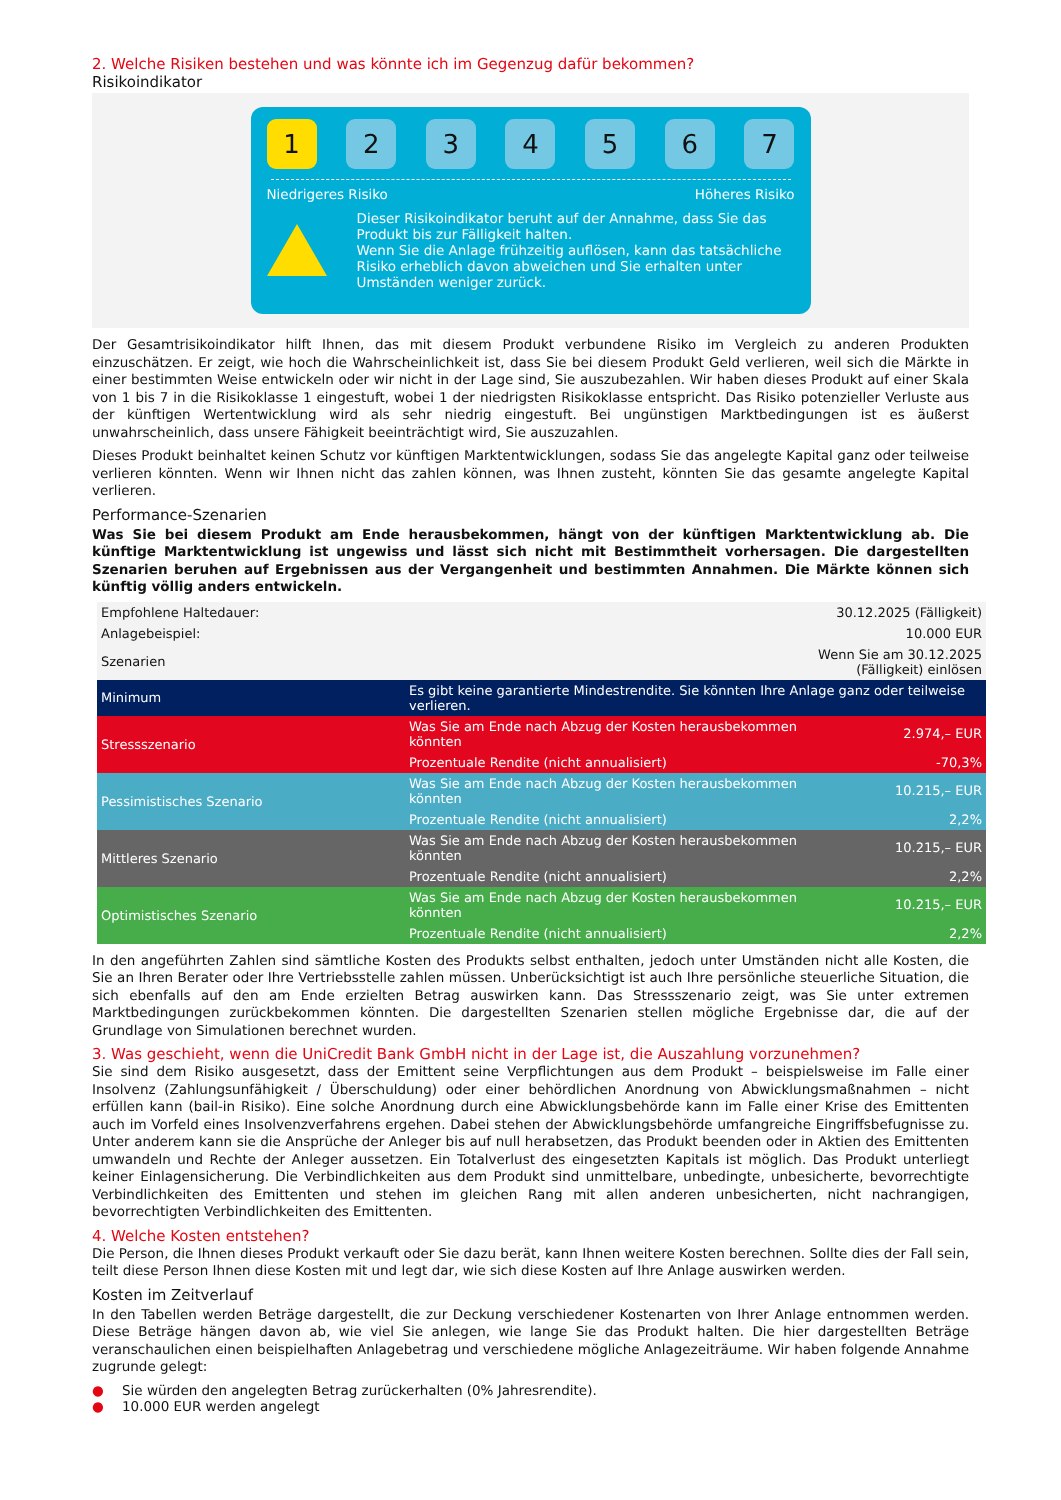2. Welche Risiken bestehen und was könnte ich im Gegenzug dafür bekommen?
Risikoindikator
1 2 3 4 5 6 7
Niedrigeres Risiko Höheres Risiko
Dieser Risikoindikator beruht auf der Annahme, dass Sie das Produkt bis zur Fälligkeit halten.
Wenn Sie die Anlage frühzeitig auflösen, kann das tatsächliche Risiko erheblich davon abweichen und Sie erhalten unter Umständen weniger zurück.
Der Gesamtrisikoindikator hilft Ihnen, das mit diesem Produkt verbundene Risiko im Vergleich zu anderen Produkten einzuschätzen. Er zeigt, wie hoch die Wahrscheinlichkeit ist, dass Sie bei diesem Produkt Geld verlieren, weil sich die Märkte in einer bestimmten Weise entwickeln oder wir nicht in der Lage sind, Sie auszubezahlen. Wir haben dieses Produkt auf einer Skala von 1 bis 7 in die Risikoklasse 1 eingestuft, wobei 1 der niedrigsten Risikoklasse entspricht. Das Risiko potenzieller Verluste aus der künftigen Wertentwicklung wird als sehr niedrig eingestuft. Bei ungünstigen Marktbedingungen ist es äußerst unwahrscheinlich, dass unsere Fähigkeit beeinträchtigt wird, Sie auszuzahlen.
Dieses Produkt beinhaltet keinen Schutz vor künftigen Marktentwicklungen, sodass Sie das angelegte Kapital ganz oder teilweise verlieren könnten. Wenn wir Ihnen nicht das zahlen können, was Ihnen zusteht, könnten Sie das gesamte angelegte Kapital verlieren.
Performance-Szenarien
Was Sie bei diesem Produkt am Ende herausbekommen, hängt von der künftigen Marktentwicklung ab. Die künftige Marktentwicklung ist ungewiss und lässt sich nicht mit Bestimmtheit vorhersagen. Die dargestellten Szenarien beruhen auf Ergebnissen aus der Vergangenheit und bestimmten Annahmen. Die Märkte können sich künftig völlig anders entwickeln.
| Empfohlene Haltedauer: | | 30.12.2025 (Fälligkeit) |
| Anlagebeispiel: | | 10.000 EUR |
| Szenarien | | Wenn Sie am 30.12.2025 (Fälligkeit) einlösen |
| Minimum | Es gibt keine garantierte Mindestrendite. Sie könnten Ihre Anlage ganz oder teilweise verlieren. | |
| Stressszenario | Was Sie am Ende nach Abzug der Kosten herausbekommen könnten | 2.974,– EUR |
| | Prozentuale Rendite (nicht annualisiert) | -70,3% |
| Pessimistisches Szenario | Was Sie am Ende nach Abzug der Kosten herausbekommen könnten | 10.215,– EUR |
| | Prozentuale Rendite (nicht annualisiert) | 2,2% |
| Mittleres Szenario | Was Sie am Ende nach Abzug der Kosten herausbekommen könnten | 10.215,– EUR |
| | Prozentuale Rendite (nicht annualisiert) | 2,2% |
| Optimistisches Szenario | Was Sie am Ende nach Abzug der Kosten herausbekommen könnten | 10.215,– EUR |
| | Prozentuale Rendite (nicht annualisiert) | 2,2% |
In den angeführten Zahlen sind sämtliche Kosten des Produkts selbst enthalten, jedoch unter Umständen nicht alle Kosten, die Sie an Ihren Berater oder Ihre Vertriebsstelle zahlen müssen. Unberücksichtigt ist auch Ihre persönliche steuerliche Situation, die sich ebenfalls auf den am Ende erzielten Betrag auswirken kann. Das Stressszenario zeigt, was Sie unter extremen Marktbedingungen zurückbekommen könnten. Die dargestellten Szenarien stellen mögliche Ergebnisse dar, die auf der Grundlage von Simulationen berechnet wurden.
3. Was geschieht, wenn die UniCredit Bank GmbH nicht in der Lage ist, die Auszahlung vorzunehmen?
Sie sind dem Risiko ausgesetzt, dass der Emittent seine Verpflichtungen aus dem Produkt – beispielsweise im Falle einer Insolvenz (Zahlungsunfähigkeit / Überschuldung) oder einer behördlichen Anordnung von Abwicklungsmaßnahmen – nicht erfüllen kann (bail-in Risiko). Eine solche Anordnung durch eine Abwicklungsbehörde kann im Falle einer Krise des Emittenten auch im Vorfeld eines Insolvenzverfahrens ergehen. Dabei stehen der Abwicklungsbehörde umfangreiche Eingriffsbefugnisse zu. Unter anderem kann sie die Ansprüche der Anleger bis auf null herabsetzen, das Produkt beenden oder in Aktien des Emittenten umwandeln und Rechte der Anleger aussetzen. Ein Totalverlust des eingesetzten Kapitals ist möglich. Das Produkt unterliegt keiner Einlagensicherung. Die Verbindlichkeiten aus dem Produkt sind unmittelbare, unbedingte, unbesicherte, bevorrechtigte Verbindlichkeiten des Emittenten und stehen im gleichen Rang mit allen anderen unbesicherten, nicht nachrangigen, bevorrechtigten Verbindlichkeiten des Emittenten.
4. Welche Kosten entstehen?
Die Person, die Ihnen dieses Produkt verkauft oder Sie dazu berät, kann Ihnen weitere Kosten berechnen. Sollte dies der Fall sein, teilt diese Person Ihnen diese Kosten mit und legt dar, wie sich diese Kosten auf Ihre Anlage auswirken werden.
Kosten im Zeitverlauf
In den Tabellen werden Beträge dargestellt, die zur Deckung verschiedener Kostenarten von Ihrer Anlage entnommen werden. Diese Beträge hängen davon ab, wie viel Sie anlegen, wie lange Sie das Produkt halten. Die hier dargestellten Beträge veranschaulichen einen beispielhaften Anlagebetrag und verschiedene mögliche Anlagezeiträume. Wir haben folgende Annahme zugrunde gelegt:
● Sie würden den angelegten Betrag zurückerhalten (0% Jahresrendite).
● 10.000 EUR werden angelegt